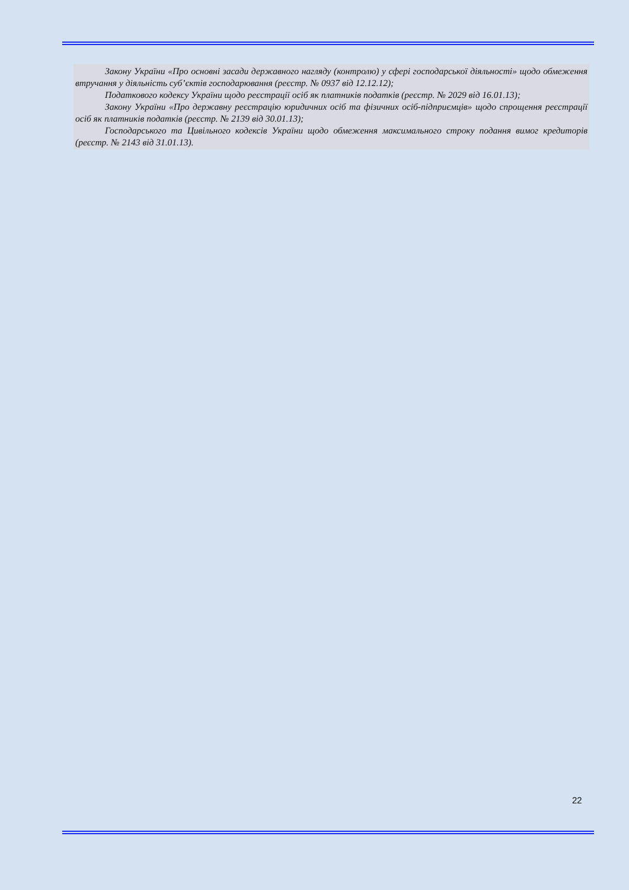Закону України «Про основні засади державного нагляду (контролю) у сфері господарської діяльності» щодо обмеження втручання у діяльність суб’єктів господарювання (реєстр. № 0937 від 12.12.12);
Податкового кодексу України щодо реєстрації осіб як платників податків (реєстр. № 2029 від 16.01.13);
Закону України «Про державну реєстрацію юридичних осіб та фізичних осіб-підприємців» щодо спрощення реєстрації осіб як платників податків (реєстр. № 2139 від 30.01.13);
Господарського та Цивільного кодексів України щодо обмеження максимального строку подання вимог кредиторів (реєстр. № 2143 від 31.01.13).
22